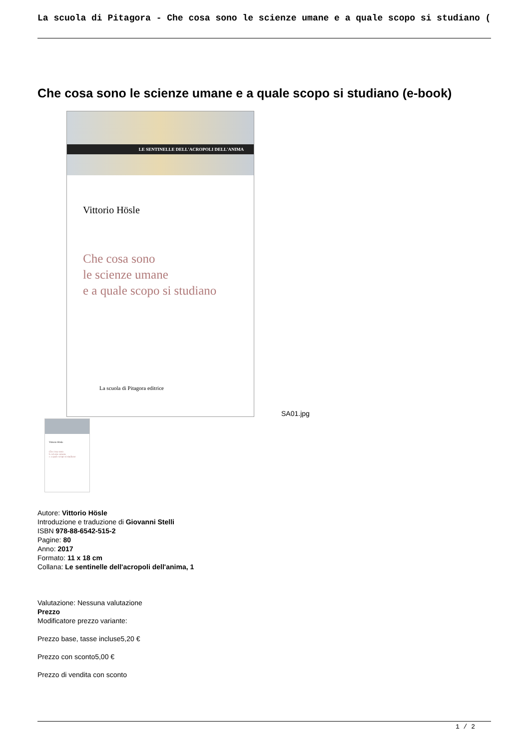La scuola di Pitagora - Che cosa sono le scienze umane e a quale scopo si studiano (
Che cosa sono le scienze umane e a quale scopo si studiano (e-book)
LE SENTINELLE DELL'ACROPOLI DELL'ANIMA
Vittorio Hösle
Che cosa sono
le scienze umane
e a quale scopo si studiano
La scuola di Pitagora editrice
SA01.jpg
Vittorio Hösle
Che cosa sono
le scienze umane
e a quale scopo si studiano
Autore: Vittorio Hösle
Introduzione e traduzione di Giovanni Stelli
ISBN 978-88-6542-515-2
Pagine: 80
Anno: 2017
Formato: 11 x 18 cm
Collana: Le sentinelle dell'acropoli dell'anima, 1
Valutazione: Nessuna valutazione
Prezzo
Modificatore prezzo variante:
Prezzo base, tasse incluse5,20 €
Prezzo con sconto5,00 €
Prezzo di vendita con sconto
1 / 2